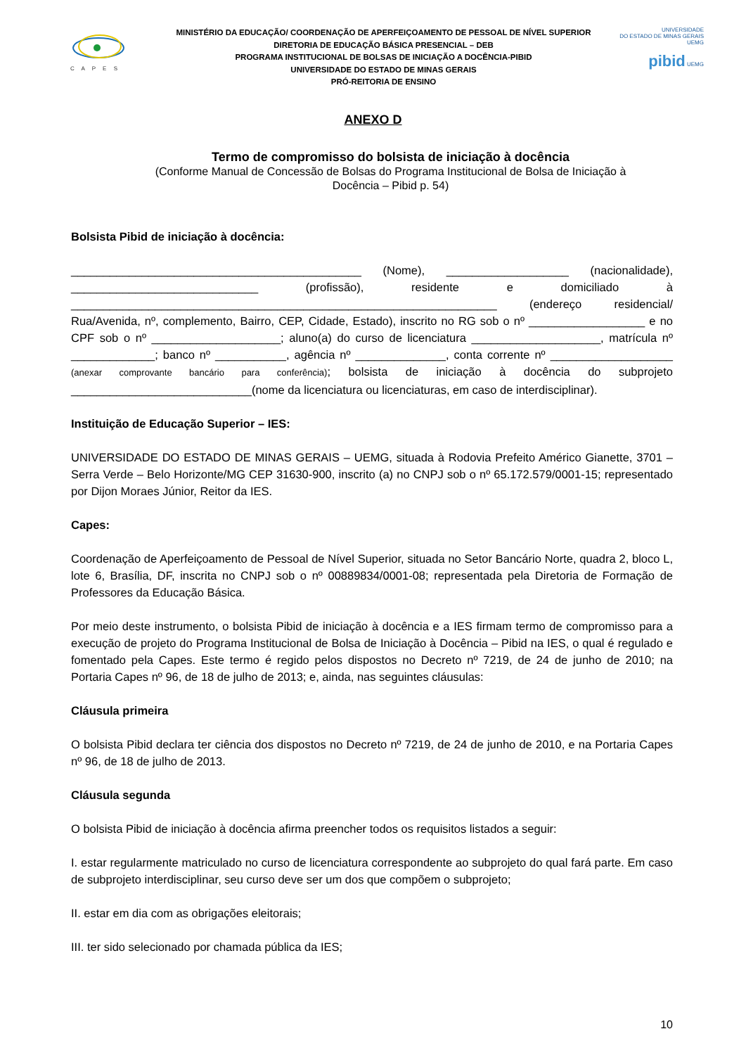C A P E S
MINISTÉRIO DA EDUCAÇÃO/ COORDENAÇÃO DE APERFEIÇOAMENTO DE PESSOAL DE NÍVEL SUPERIOR
DIRETORIA DE EDUCAÇÃO BÁSICA PRESENCIAL – DEB
PROGRAMA INSTITUCIONAL DE BOLSAS DE INICIAÇÃO A DOCÊNCIA-PIBID
UNIVERSIDADE DO ESTADO DE MINAS GERAIS
PRÓ-REITORIA DE ENSINO
UNIVERSIDADE
DO ESTADO DE MINAS GERAIS UEMG
pibid UEMG
ANEXO D
Termo de compromisso do bolsista de iniciação à docência
(Conforme Manual de Concessão de Bolsas do Programa Institucional de Bolsa de Iniciação à
Docência – Pibid p. 54)
Bolsista Pibid de iniciação à docência:
_____________________________________________ (Nome), ___________________ (nacionalidade), _____________________________ (profissão), residente e domiciliado à __________________________________________________________________ (endereço residencial/ Rua/Avenida, nº, complemento, Bairro, CEP, Cidade, Estado), inscrito no RG sob o nº __________________ e no CPF sob o nº ____________________; aluno(a) do curso de licenciatura ____________________, matrícula nº _____________; banco nº ___________, agência nº ______________, conta corrente nº ___________________ (anexar comprovante bancário para conferência); bolsista de iniciação à docência do subprojeto ____________________________(nome da licenciatura ou licenciaturas, em caso de interdisciplinar).
Instituição de Educação Superior – IES:
UNIVERSIDADE DO ESTADO DE MINAS GERAIS – UEMG, situada à Rodovia Prefeito Américo Gianette, 3701 – Serra Verde – Belo Horizonte/MG CEP 31630-900, inscrito (a) no CNPJ sob o nº 65.172.579/0001-15; representado por Dijon Moraes Júnior, Reitor da IES.
Capes:
Coordenação de Aperfeiçoamento de Pessoal de Nível Superior, situada no Setor Bancário Norte, quadra 2, bloco L, lote 6, Brasília, DF, inscrita no CNPJ sob o nº 00889834/0001-08; representada pela Diretoria de Formação de Professores da Educação Básica.
Por meio deste instrumento, o bolsista Pibid de iniciação à docência e a IES firmam termo de compromisso para a execução de projeto do Programa Institucional de Bolsa de Iniciação à Docência – Pibid na IES, o qual é regulado e fomentado pela Capes. Este termo é regido pelos dispostos no Decreto nº 7219, de 24 de junho de 2010; na Portaria Capes nº 96, de 18 de julho de 2013; e, ainda, nas seguintes cláusulas:
Cláusula primeira
O bolsista Pibid declara ter ciência dos dispostos no Decreto nº 7219, de 24 de junho de 2010, e na Portaria Capes nº 96, de 18 de julho de 2013.
Cláusula segunda
O bolsista Pibid de iniciação à docência afirma preencher todos os requisitos listados a seguir:
I. estar regularmente matriculado no curso de licenciatura correspondente ao subprojeto do qual fará parte. Em caso de subprojeto interdisciplinar, seu curso deve ser um dos que compõem o subprojeto;
II. estar em dia com as obrigações eleitorais;
III. ter sido selecionado por chamada pública da IES;
10